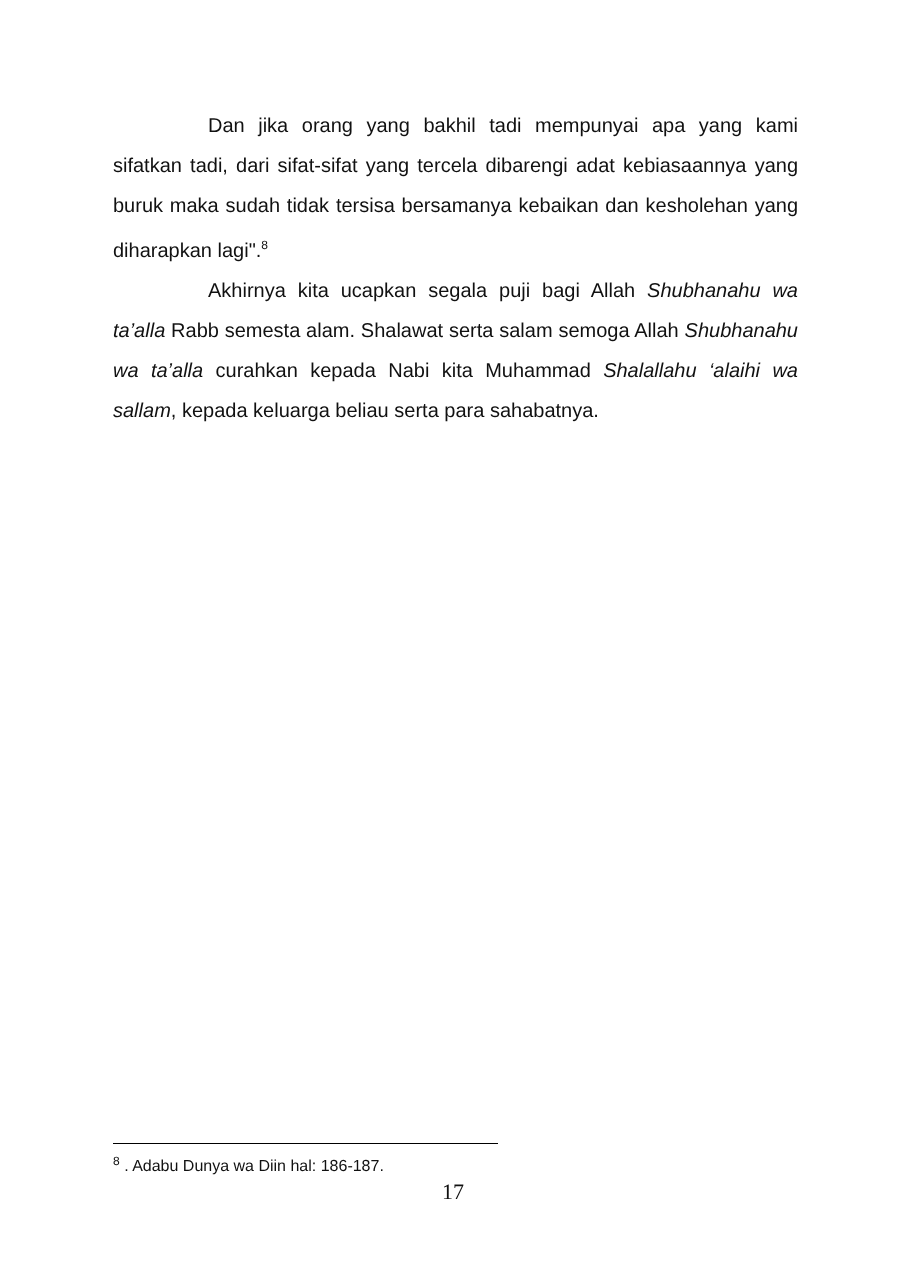Dan jika orang yang bakhil tadi mempunyai apa yang kami sifatkan tadi, dari sifat-sifat yang tercela dibarengi adat kebiasaannya yang buruk maka sudah tidak tersisa bersamanya kebaikan dan kesholehan yang diharapkan lagi".<sup>8</sup>
Akhirnya kita ucapkan segala puji bagi Allah Shubhanahu wa ta’alla Rabb semesta alam. Shalawat serta salam semoga Allah Shubhanahu wa ta’alla curahkan kepada Nabi kita Muhammad Shalallahu ‘alaihi wa sallam, kepada keluarga beliau serta para sahabatnya.
<sup>8</sup> . Adabu Dunya wa Diin hal: 186-187.
17